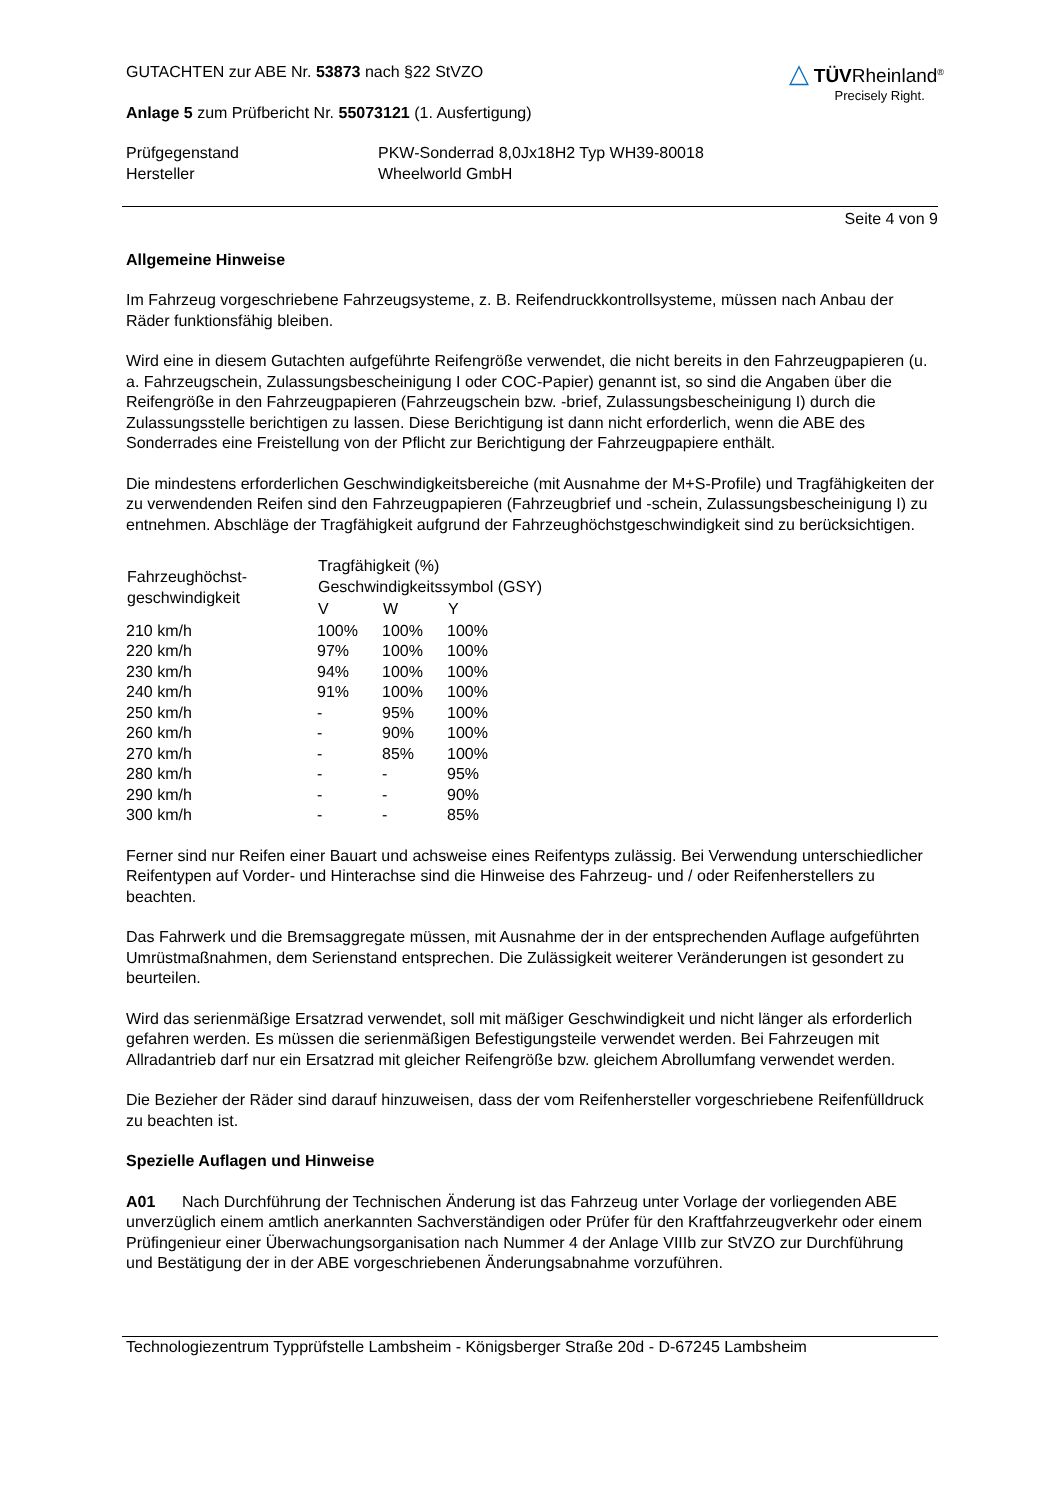GUTACHTEN zur ABE Nr. 53873 nach §22 StVZO
Anlage 5 zum Prüfbericht Nr. 55073121 (1. Ausfertigung)
△ TÜVRheinland<sup>®</sup>
Precisely Right.
| Prüfgegenstand | PKW-Sonderrad 8,0Jx18H2 Typ WH39-80018 |
| Hersteller | Wheelworld GmbH |
Seite 4 von 9
Allgemeine Hinweise
Im Fahrzeug vorgeschriebene Fahrzeugsysteme, z. B. Reifendruckkontrollsysteme, müssen nach Anbau der Räder funktionsfähig bleiben.
Wird eine in diesem Gutachten aufgeführte Reifengröße verwendet, die nicht bereits in den Fahrzeugpapieren (u. a. Fahrzeugschein, Zulassungsbescheinigung I oder COC-Papier) genannt ist, so sind die Angaben über die Reifengröße in den Fahrzeugpapieren (Fahrzeugschein bzw. -brief, Zulassungsbescheinigung I) durch die Zulassungsstelle berichtigen zu lassen. Diese Berichtigung ist dann nicht erforderlich, wenn die ABE des Sonderrades eine Freistellung von der Pflicht zur Berichtigung der Fahrzeugpapiere enthält.
Die mindestens erforderlichen Geschwindigkeitsbereiche (mit Ausnahme der M+S-Profile) und Tragfähigkeiten der zu verwendenden Reifen sind den Fahrzeugpapieren (Fahrzeugbrief und -schein, Zulassungsbescheinigung I) zu entnehmen. Abschläge der Tragfähigkeit aufgrund der Fahrzeughöchstgeschwindigkeit sind zu berücksichtigen.
| Fahrzeughöchst- geschwindigkeit | Tragfähigkeit (%) Geschwindigkeitssymbol (GSY) | | |
| --- | --- | --- | --- |
| | V | W | Y |
| 210 km/h | 100% | 100% | 100% |
| 220 km/h | 97% | 100% | 100% |
| 230 km/h | 94% | 100% | 100% |
| 240 km/h | 91% | 100% | 100% |
| 250 km/h | - | 95% | 100% |
| 260 km/h | - | 90% | 100% |
| 270 km/h | - | 85% | 100% |
| 280 km/h | - | - | 95% |
| 290 km/h | - | - | 90% |
| 300 km/h | - | - | 85% |
Ferner sind nur Reifen einer Bauart und achsweise eines Reifentyps zulässig. Bei Verwendung unterschiedlicher Reifentypen auf Vorder- und Hinterachse sind die Hinweise des Fahrzeug- und / oder Reifenherstellers zu beachten.
Das Fahrwerk und die Bremsaggregate müssen, mit Ausnahme der in der entsprechenden Auflage aufgeführten Umrüstmaßnahmen, dem Serienstand entsprechen. Die Zulässigkeit weiterer Veränderungen ist gesondert zu beurteilen.
Wird das serienmäßige Ersatzrad verwendet, soll mit mäßiger Geschwindigkeit und nicht länger als erforderlich gefahren werden. Es müssen die serienmäßigen Befestigungsteile verwendet werden. Bei Fahrzeugen mit Allradantrieb darf nur ein Ersatzrad mit gleicher Reifengröße bzw. gleichem Abrollumfang verwendet werden.
Die Bezieher der Räder sind darauf hinzuweisen, dass der vom Reifenhersteller vorgeschriebene Reifenfülldruck zu beachten ist.
Spezielle Auflagen und Hinweise
A01 Nach Durchführung der Technischen Änderung ist das Fahrzeug unter Vorlage der vorliegenden ABE unverzüglich einem amtlich anerkannten Sachverständigen oder Prüfer für den Kraftfahrzeugverkehr oder einem Prüfingenieur einer Überwachungsorganisation nach Nummer 4 der Anlage VIIIb zur StVZO zur Durchführung und Bestätigung der in der ABE vorgeschriebenen Änderungsabnahme vorzuführen.
Technologiezentrum Typprüfstelle Lambsheim - Königsberger Straße 20d - D-67245 Lambsheim